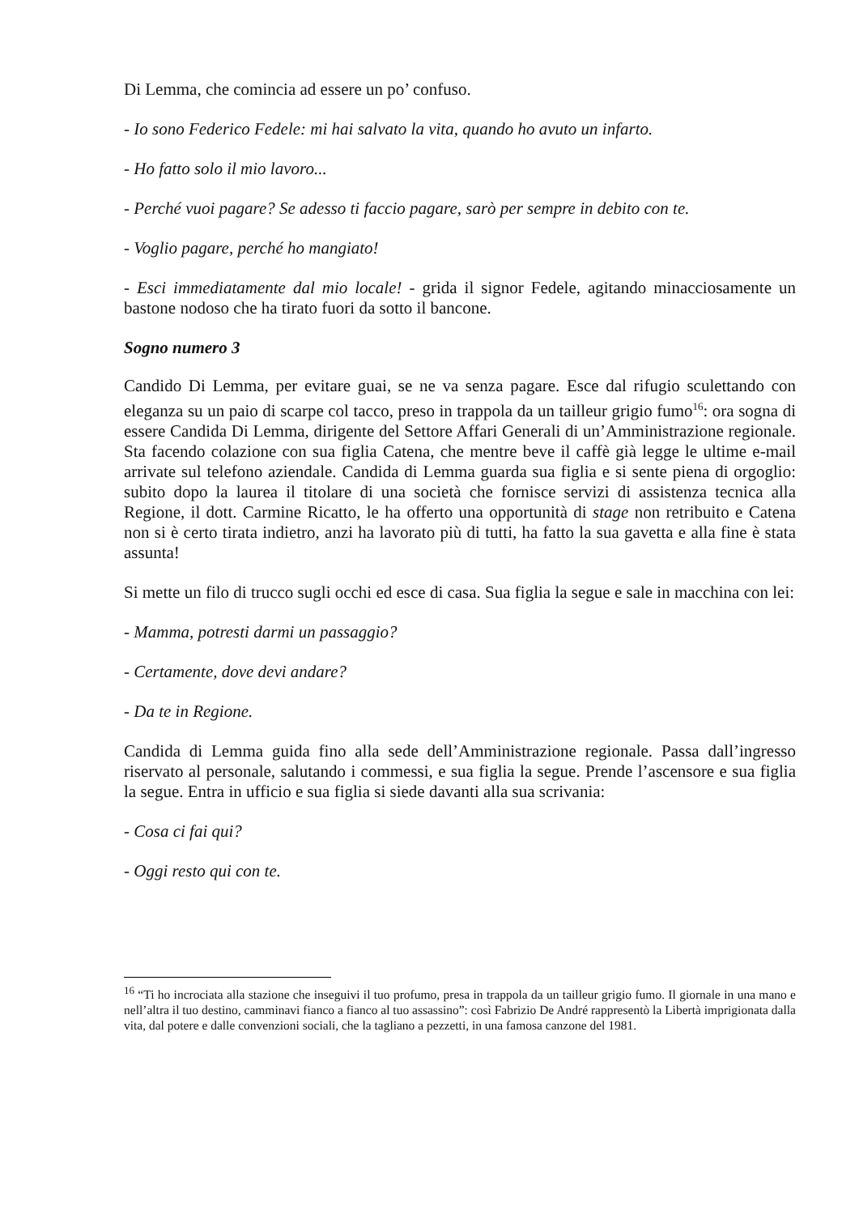Di Lemma, che comincia ad essere un po’ confuso.
- Io sono Federico Fedele: mi hai salvato la vita, quando ho avuto un infarto.
- Ho fatto solo il mio lavoro...
- Perché vuoi pagare? Se adesso ti faccio pagare, sarò per sempre in debito con te.
- Voglio pagare, perché ho mangiato!
- Esci immediatamente dal mio locale! - grida il signor Fedele, agitando minacciosamente un bastone nodoso che ha tirato fuori da sotto il bancone.
Sogno numero 3
Candido Di Lemma, per evitare guai, se ne va senza pagare. Esce dal rifugio sculettando con eleganza su un paio di scarpe col tacco, preso in trappola da un tailleur grigio fumo<sup>16</sup>: ora sogna di essere Candida Di Lemma, dirigente del Settore Affari Generali di un’Amministrazione regionale. Sta facendo colazione con sua figlia Catena, che mentre beve il caffè già legge le ultime e-mail arrivate sul telefono aziendale. Candida di Lemma guarda sua figlia e si sente piena di orgoglio: subito dopo la laurea il titolare di una società che fornisce servizi di assistenza tecnica alla Regione, il dott. Carmine Ricatto, le ha offerto una opportunità di stage non retribuito e Catena non si è certo tirata indietro, anzi ha lavorato più di tutti, ha fatto la sua gavetta e alla fine è stata assunta!
Si mette un filo di trucco sugli occhi ed esce di casa. Sua figlia la segue e sale in macchina con lei:
- Mamma, potresti darmi un passaggio?
- Certamente, dove devi andare?
- Da te in Regione.
Candida di Lemma guida fino alla sede dell’Amministrazione regionale. Passa dall’ingresso riservato al personale, salutando i commessi, e sua figlia la segue. Prende l’ascensore e sua figlia la segue. Entra in ufficio e sua figlia si siede davanti alla sua scrivania:
- Cosa ci fai qui?
- Oggi resto qui con te.
<sup>16</sup> “Ti ho incrociata alla stazione che inseguivi il tuo profumo, presa in trappola da un tailleur grigio fumo. Il giornale in una mano e nell’altra il tuo destino, camminavi fianco a fianco al tuo assassino”: così Fabrizio De André rappresentò la Libertà imprigionata dalla vita, dal potere e dalle convenzioni sociali, che la tagliano a pezzetti, in una famosa canzone del 1981.